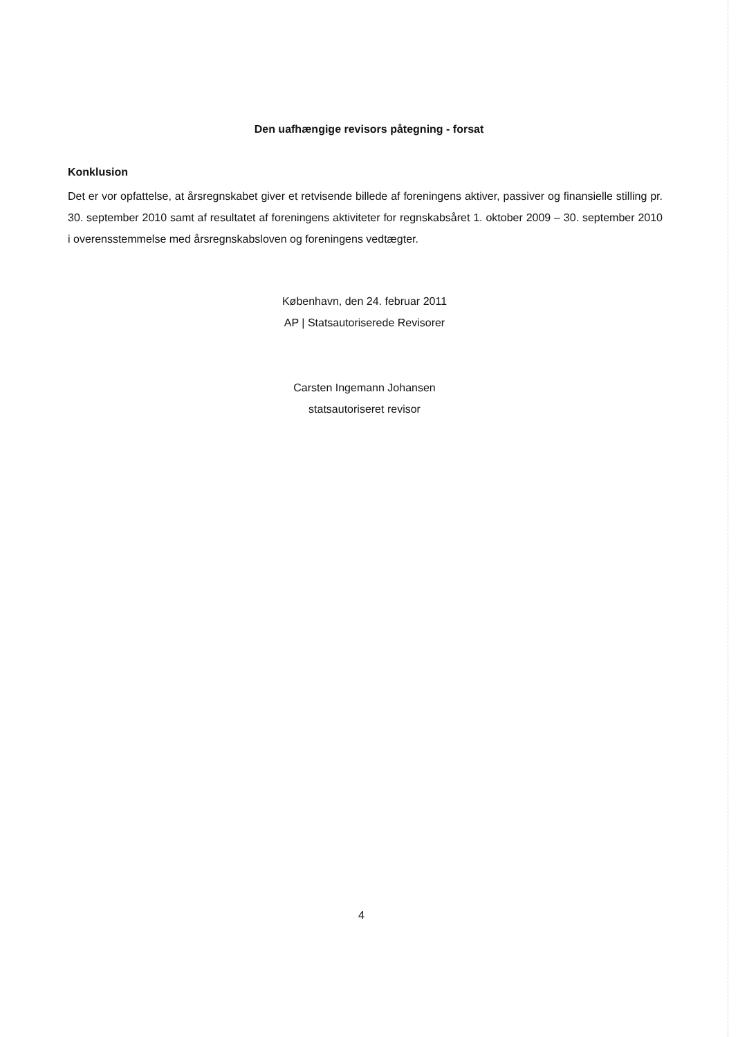Den uafhængige revisors påtegning - forsat
Konklusion
Det er vor opfattelse, at årsregnskabet giver et retvisende billede af foreningens aktiver, passiver og finansielle stilling pr. 30. september 2010 samt af resultatet af foreningens aktiviteter for regnskabsåret 1. oktober 2009 – 30. september 2010 i overensstemmelse med årsregnskabsloven og foreningens vedtægter.
København, den 24. februar 2011
AP | Statsautoriserede Revisorer
Carsten Ingemann Johansen
statsautoriseret revisor
4